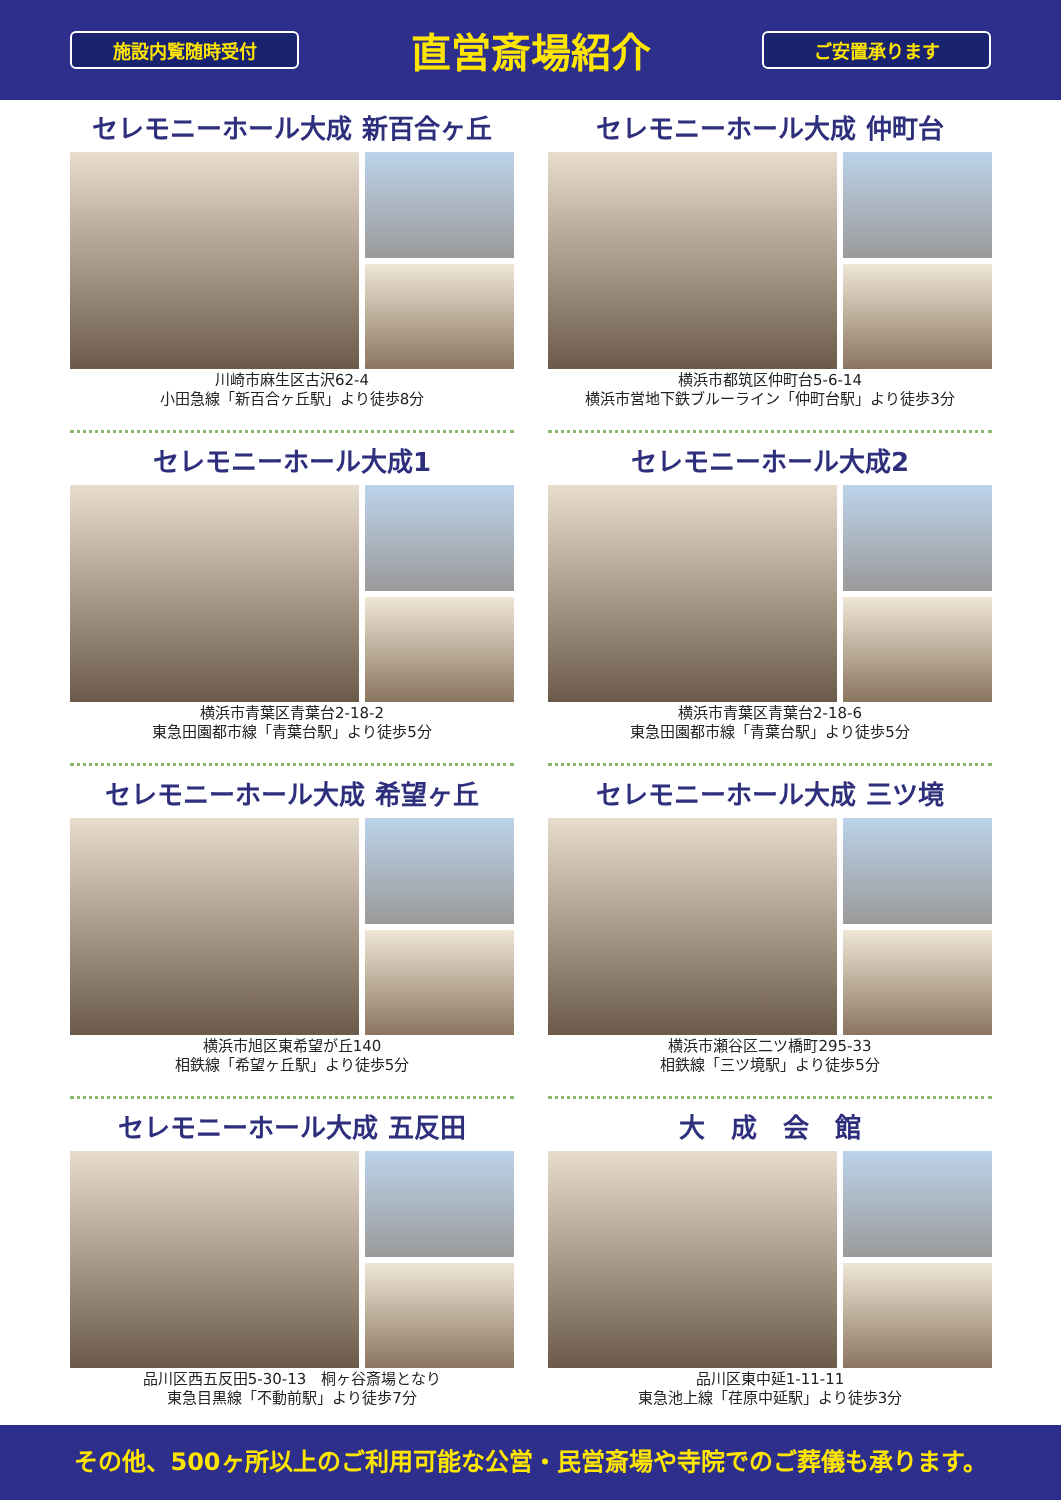施設内覧随時受付
直営斎場紹介
ご安置承ります
セレモニーホール大成 新百合ヶ丘
川崎市麻生区古沢62-4
小田急線「新百合ヶ丘駅」より徒歩8分
セレモニーホール大成 仲町台
横浜市都筑区仲町台5-6-14
横浜市営地下鉄ブルーライン「仲町台駅」より徒歩3分
セレモニーホール大成1
横浜市青葉区青葉台2-18-2
東急田園都市線「青葉台駅」より徒歩5分
セレモニーホール大成2
横浜市青葉区青葉台2-18-6
東急田園都市線「青葉台駅」より徒歩5分
セレモニーホール大成 希望ヶ丘
横浜市旭区東希望が丘140
相鉄線「希望ヶ丘駅」より徒歩5分
セレモニーホール大成 三ツ境
横浜市瀬谷区二ツ橋町295-33
相鉄線「三ツ境駅」より徒歩5分
セレモニーホール大成 五反田
品川区西五反田5-30-13　桐ヶ谷斎場となり
東急目黒線「不動前駅」より徒歩7分
大　成　会　館
品川区東中延1-11-11
東急池上線「荏原中延駅」より徒歩3分
その他、500ヶ所以上のご利用可能な公営・民営斎場や寺院でのご葬儀も承ります。